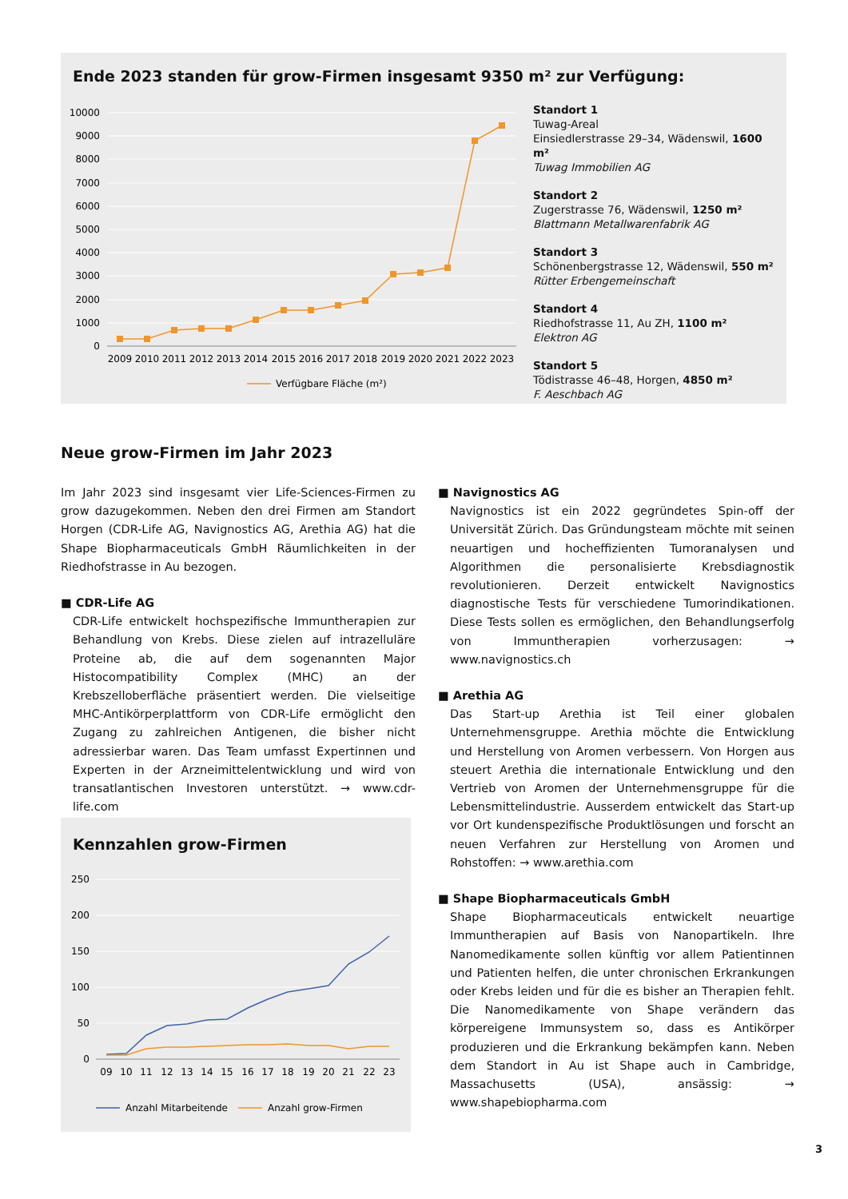Ende 2023 standen für grow-Firmen insgesamt 9350 m² zur Verfügung:
10000
9000
8000
7000
6000
5000
4000
3000
2000
1000
0
2009
2010
2011
2012
2013
2014
2015
2016
2017
2018
2019
2020
2021
2022
2023
Verfügbare Fläche (m²)
Standort 1
Tuwag-Areal
Einsiedlerstrasse 29–34, Wädenswil, 1600 m²
Tuwag Immobilien AG
Standort 2
Zugerstrasse 76, Wädenswil, 1250 m²
Blattmann Metallwarenfabrik AG
Standort 3
Schönenbergstrasse 12, Wädenswil, 550 m²
Rütter Erbengemeinschaft
Standort 4
Riedhofstrasse 11, Au ZH, 1100 m²
Elektron AG
Standort 5
Tödistrasse 46–48, Horgen, 4850 m²
F. Aeschbach AG
Neue grow-Firmen im Jahr 2023
Im Jahr 2023 sind insgesamt vier Life-Sciences-Firmen zu grow dazugekommen. Neben den drei Firmen am Standort Horgen (CDR-Life AG, Navignostics AG, Arethia AG) hat die Shape Biopharmaceuticals GmbH Räumlichkeiten in der Riedhofstrasse in Au bezogen.
■ CDR-Life AG
CDR-Life entwickelt hochspezifische Immuntherapien zur Behandlung von Krebs. Diese zielen auf intrazelluläre Proteine ab, die auf dem sogenannten Major Histocompatibility Complex (MHC) an der Krebszelloberfläche präsentiert werden. Die vielseitige MHC-Antikörperplattform von CDR-Life ermöglicht den Zugang zu zahlreichen Antigenen, die bisher nicht adressierbar waren. Das Team umfasst Expertinnen und Experten in der Arzneimittelentwicklung und wird von transatlantischen Investoren unterstützt. → www.cdr-life.com
■ Navignostics AG
Navignostics ist ein 2022 gegründetes Spin-off der Universität Zürich. Das Gründungsteam möchte mit seinen neuartigen und hocheffizienten Tumoranalysen und Algorithmen die personalisierte Krebsdiagnostik revolutionieren. Derzeit entwickelt Navignostics diagnostische Tests für verschiedene Tumorindikationen. Diese Tests sollen es ermöglichen, den Behandlungserfolg von Immuntherapien vorherzusagen: → www.navignostics.ch
■ Arethia AG
Das Start-up Arethia ist Teil einer globalen Unternehmensgruppe. Arethia möchte die Entwicklung und Herstellung von Aromen verbessern. Von Horgen aus steuert Arethia die internationale Entwicklung und den Vertrieb von Aromen der Unternehmensgruppe für die Lebensmittelindustrie. Ausserdem entwickelt das Start-up vor Ort kundenspezifische Produktlösungen und forscht an neuen Verfahren zur Herstellung von Aromen und Rohstoffen: → www.arethia.com
■ Shape Biopharmaceuticals GmbH
Shape Biopharmaceuticals entwickelt neuartige Immuntherapien auf Basis von Nanopartikeln. Ihre Nanomedikamente sollen künftig vor allem Patientinnen und Patienten helfen, die unter chronischen Erkrankungen oder Krebs leiden und für die es bisher an Therapien fehlt. Die Nanomedikamente von Shape verändern das körpereigene Immunsystem so, dass es Antikörper produzieren und die Erkrankung bekämpfen kann. Neben dem Standort in Au ist Shape auch in Cambridge, Massachusetts (USA), ansässig: → www.shapebiopharma.com
Kennzahlen grow-Firmen
250
200
150
100
50
0
09
10
11
12
13
14
15
16
17
18
19
20
21
22
23
Anzahl Mitarbeitende
Anzahl grow-Firmen
3